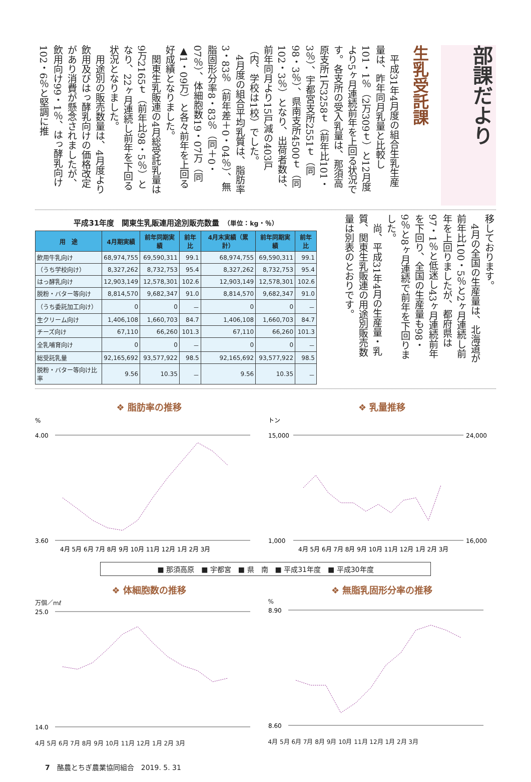部課だより
生乳受託課
　平成31年4月度の組合生乳生産量は、昨年同月乳量と比較し101・1％（2万309ｔ）と12月度より5ヶ月連続前年を上回る状況です。各支所の受入乳量は、那須高原支所1万3258ｔ（前年比101・3％）、宇都宮支所2551ｔ（同98・3％）、県南支所4500ｔ（同102・3％）となり、出荷者数は、前年同月より15戸減の403戸（内、学校は1校）でした。
　4月度の組合平均乳質は、脂肪率3・83％（前年差＋0・04％）、無脂固形分率8・83％（同＋0・07％）、体細胞数19・07万（同▲1・09万）と各々前年を上回る好成績となりました。
　関東生乳販連の4月総受託乳量は9万2165ｔ（前年比98・5％）となり、22ヶ月連続し前年を下回る状況となりました。
　用途別の販売数量は、4月度より飲用及びはっ酵乳向けの価格改定があり消費が懸念されましたが、飲用向け99・1％、はっ酵乳向け102・6％と堅調に推
平成31年度　関東生乳販連用途別販売数量　（単位：kg・％）
| 用 途 | 4月期実績 | 前年同期実績 | 前年比 | 4月末実績（累計） | 前年同期実績 | 前年比 |
| --- | --- | --- | --- | --- | --- | --- |
| 飲用牛乳向け | 68,974,755 | 69,590,311 | 99.1 | 68,974,755 | 69,590,311 | 99.1 |
| （うち学校向け） | 8,327,262 | 8,732,753 | 95.4 | 8,327,262 | 8,732,753 | 95.4 |
| はっ酵乳向け | 12,903,149 | 12,578,301 | 102.6 | 12,903,149 | 12,578,301 | 102.6 |
| 脱粉・バター等向け | 8,814,570 | 9,682,347 | 91.0 | 8,814,570 | 9,682,347 | 91.0 |
| （うち委託加工向け） | 0 | 0 | － | 0 | 0 | － |
| 生クリーム向け | 1,406,108 | 1,660,703 | 84.7 | 1,406,108 | 1,660,703 | 84.7 |
| チーズ向け | 67,110 | 66,260 | 101.3 | 67,110 | 66,260 | 101.3 |
| 全乳哺育向け | 0 | 0 | － | 0 | 0 | － |
| 総受託乳量 | 92,165,692 | 93,577,922 | 98.5 | 92,165,692 | 93,577,922 | 98.5 |
| 脱粉・バター等向け比率 | 9.56 | 10.35 | － | 9.56 | 10.35 | － |
移しております。
　4月の全国の生産量は、北海道が前年比100・5％と2ヶ月連続し前年を上回りましたが、都府県は97・1％と低迷し43ヶ月連続前年を下回り、全国の生産量も98・9％と8ヶ月連続で前年を下回りました。
　尚、平成31年4月の生産量・乳質、関東生乳販連の用途別販売数量は別表のとおりです。
❖ 脂肪率の推移
%
4.00
3.60
4月 5月 6月 7月 8月 9月 10月 11月 12月 1月 2月 3月
❖ 乳量推移
トン
15,000
1,000
24,000
16,000
4月 5月 6月 7月 8月 9月 10月 11月 12月 1月 2月 3月
■ 那須高原　■ 宇都宮　■ 県　南　■ 平成31年度　■ 平成30年度
❖ 体細胞数の推移
万個／mℓ
25.0
14.0
4月 5月 6月 7月 8月 9月 10月 11月 12月 1月 2月 3月
❖ 無脂乳固形分率の推移
%
8.90
8.60
4月 5月 6月 7月 8月 9月 10月 11月 12月 1月 2月 3月
7　酪農とちぎ農業協同組合　2019. 5. 31